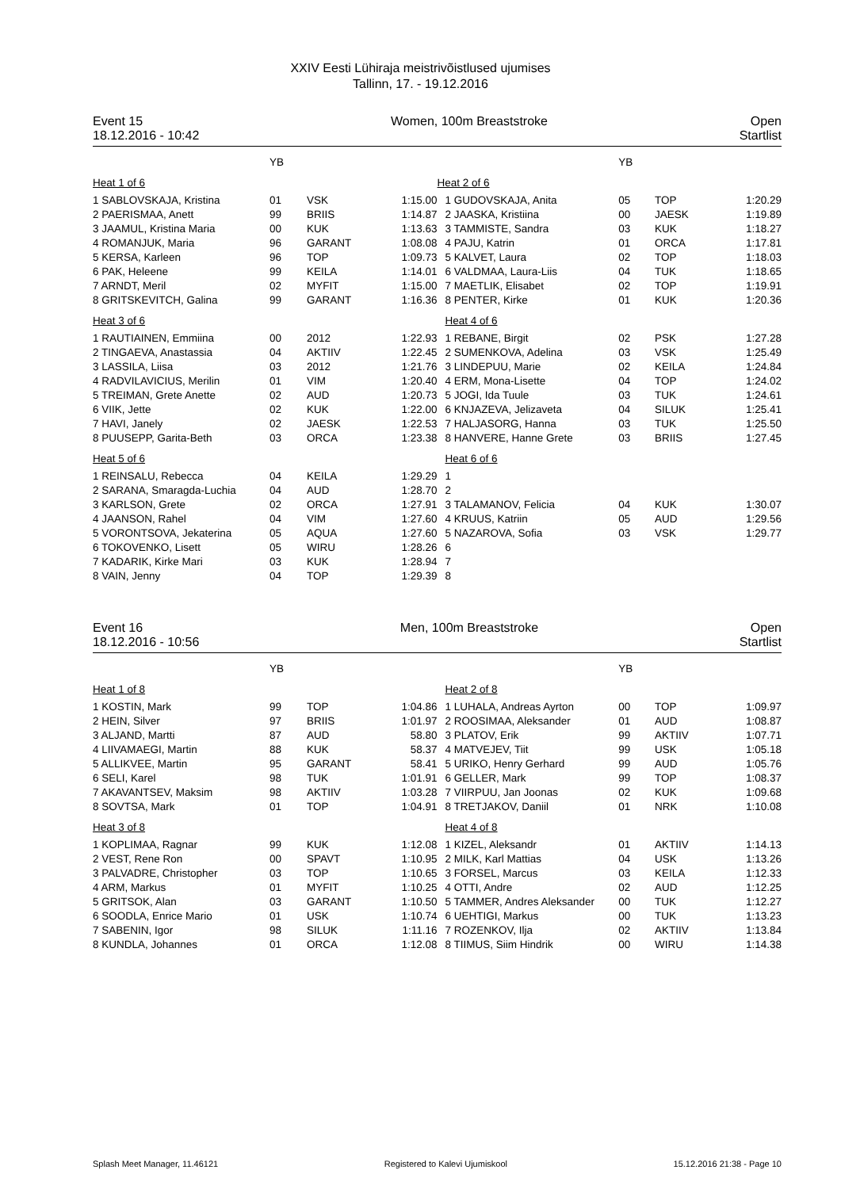XXIV Eesti Lühiraja meistrivõistlused ujumises
Tallinn, 17. - 19.12.2016
Event 15
18.12.2016 - 10:42
Women, 100m Breaststroke Open
Startlist
| | YB | | |
| Heat 1 of 6 | | | |
| 1 SABLOVSKAJA, Kristina | 01 | VSK | 1:15.00 |
| 2 PAERISMAA, Anett | 99 | BRIIS | 1:14.87 |
| 3 JAAMUL, Kristina Maria | 00 | KUK | 1:13.63 |
| 4 ROMANJUK, Maria | 96 | GARANT | 1:08.08 |
| 5 KERSA, Karleen | 96 | TOP | 1:09.73 |
| 6 PAK, Heleene | 99 | KEILA | 1:14.01 |
| 7 ARNDT, Meril | 02 | MYFIT | 1:15.00 |
| 8 GRITSKEVITCH, Galina | 99 | GARANT | 1:16.36 |
| Heat 3 of 6 | | | |
| 1 RAUTIAINEN, Emmiina | 00 | 2012 | 1:22.93 |
| 2 TINGAEVA, Anastassia | 04 | AKTIIV | 1:22.45 |
| 3 LASSILA, Liisa | 03 | 2012 | 1:21.76 |
| 4 RADVILAVICIUS, Merilin | 01 | VIM | 1:20.40 |
| 5 TREIMAN, Grete Anette | 02 | AUD | 1:20.73 |
| 6 VIIK, Jette | 02 | KUK | 1:22.00 |
| 7 HAVI, Janely | 02 | JAESK | 1:22.53 |
| 8 PUUSEPP, Garita-Beth | 03 | ORCA | 1:23.38 |
| Heat 5 of 6 | | | |
| 1 REINSALU, Rebecca | 04 | KEILA | 1:29.29 |
| 2 SARANA, Smaragda-Luchia | 04 | AUD | 1:28.70 |
| 3 KARLSON, Grete | 02 | ORCA | 1:27.91 |
| 4 JAANSON, Rahel | 04 | VIM | 1:27.60 |
| 5 VORONTSOVA, Jekaterina | 05 | AQUA | 1:27.60 |
| 6 TOKOVENKO, Lisett | 05 | WIRU | 1:28.26 |
| 7 KADARIK, Kirke Mari | 03 | KUK | 1:28.94 |
| 8 VAIN, Jenny | 04 | TOP | 1:29.39 |
| | YB | | |
| Heat 2 of 6 | | | |
| 1 GUDOVSKAJA, Anita | 05 | TOP | 1:20.29 |
| 2 JAASKA, Kristiina | 00 | JAESK | 1:19.89 |
| 3 TAMMISTE, Sandra | 03 | KUK | 1:18.27 |
| 4 PAJU, Katrin | 01 | ORCA | 1:17.81 |
| 5 KALVET, Laura | 02 | TOP | 1:18.03 |
| 6 VALDMAA, Laura-Liis | 04 | TUK | 1:18.65 |
| 7 MAETLIK, Elisabet | 02 | TOP | 1:19.91 |
| 8 PENTER, Kirke | 01 | KUK | 1:20.36 |
| Heat 4 of 6 | | | |
| 1 REBANE, Birgit | 02 | PSK | 1:27.28 |
| 2 SUMENKOVA, Adelina | 03 | VSK | 1:25.49 |
| 3 LINDEPUU, Marie | 02 | KEILA | 1:24.84 |
| 4 ERM, Mona-Lisette | 04 | TOP | 1:24.02 |
| 5 JOGI, Ida Tuule | 03 | TUK | 1:24.61 |
| 6 KNJAZEVA, Jelizaveta | 04 | SILUK | 1:25.41 |
| 7 HALJASORG, Hanna | 03 | TUK | 1:25.50 |
| 8 HANVERE, Hanne Grete | 03 | BRIIS | 1:27.45 |
| Heat 6 of 6 | | | |
| 1 | | | |
| 2 | | | |
| 3 TALAMANOV, Felicia | 04 | KUK | 1:30.07 |
| 4 KRUUS, Katriin | 05 | AUD | 1:29.56 |
| 5 NAZAROVA, Sofia | 03 | VSK | 1:29.77 |
| 6 | | | |
| 7 | | | |
| 8 | | | |
Event 16
18.12.2016 - 10:56
Men, 100m Breaststroke Open
Startlist
| | YB | | |
| Heat 1 of 8 | | | |
| 1 KOSTIN, Mark | 99 | TOP | 1:04.86 |
| 2 HEIN, Silver | 97 | BRIIS | 1:01.97 |
| 3 ALJAND, Martti | 87 | AUD | 58.80 |
| 4 LIIVAMAEGI, Martin | 88 | KUK | 58.37 |
| 5 ALLIKVEE, Martin | 95 | GARANT | 58.41 |
| 6 SELI, Karel | 98 | TUK | 1:01.91 |
| 7 AKAVANTSEV, Maksim | 98 | AKTIIV | 1:03.28 |
| 8 SOVTSA, Mark | 01 | TOP | 1:04.91 |
| Heat 3 of 8 | | | |
| 1 KOPLIMAA, Ragnar | 99 | KUK | 1:12.08 |
| 2 VEST, Rene Ron | 00 | SPAVT | 1:10.95 |
| 3 PALVADRE, Christopher | 03 | TOP | 1:10.65 |
| 4 ARM, Markus | 01 | MYFIT | 1:10.25 |
| 5 GRITSOK, Alan | 03 | GARANT | 1:10.50 |
| 6 SOODLA, Enrice Mario | 01 | USK | 1:10.74 |
| 7 SABENIN, Igor | 98 | SILUK | 1:11.16 |
| 8 KUNDLA, Johannes | 01 | ORCA | 1:12.08 |
| | YB | | |
| Heat 2 of 8 | | | |
| 1 LUHALA, Andreas Ayrton | 00 | TOP | 1:09.97 |
| 2 ROOSIMAA, Aleksander | 01 | AUD | 1:08.87 |
| 3 PLATOV, Erik | 99 | AKTIIV | 1:07.71 |
| 4 MATVEJEV, Tiit | 99 | USK | 1:05.18 |
| 5 URIKO, Henry Gerhard | 99 | AUD | 1:05.76 |
| 6 GELLER, Mark | 99 | TOP | 1:08.37 |
| 7 VIIRPUU, Jan Joonas | 02 | KUK | 1:09.68 |
| 8 TRETJAKOV, Daniil | 01 | NRK | 1:10.08 |
| Heat 4 of 8 | | | |
| 1 KIZEL, Aleksandr | 01 | AKTIIV | 1:14.13 |
| 2 MILK, Karl Mattias | 04 | USK | 1:13.26 |
| 3 FORSEL, Marcus | 03 | KEILA | 1:12.33 |
| 4 OTTI, Andre | 02 | AUD | 1:12.25 |
| 5 TAMMER, Andres Aleksander | 00 | TUK | 1:12.27 |
| 6 UEHTIGI, Markus | 00 | TUK | 1:13.23 |
| 7 ROZENKOV, Ilja | 02 | AKTIIV | 1:13.84 |
| 8 TIIMUS, Siim Hindrik | 00 | WIRU | 1:14.38 |
Splash Meet Manager, 11.46121 Registered to Kalevi Ujumiskool 15.12.2016 21:38 - Page 10